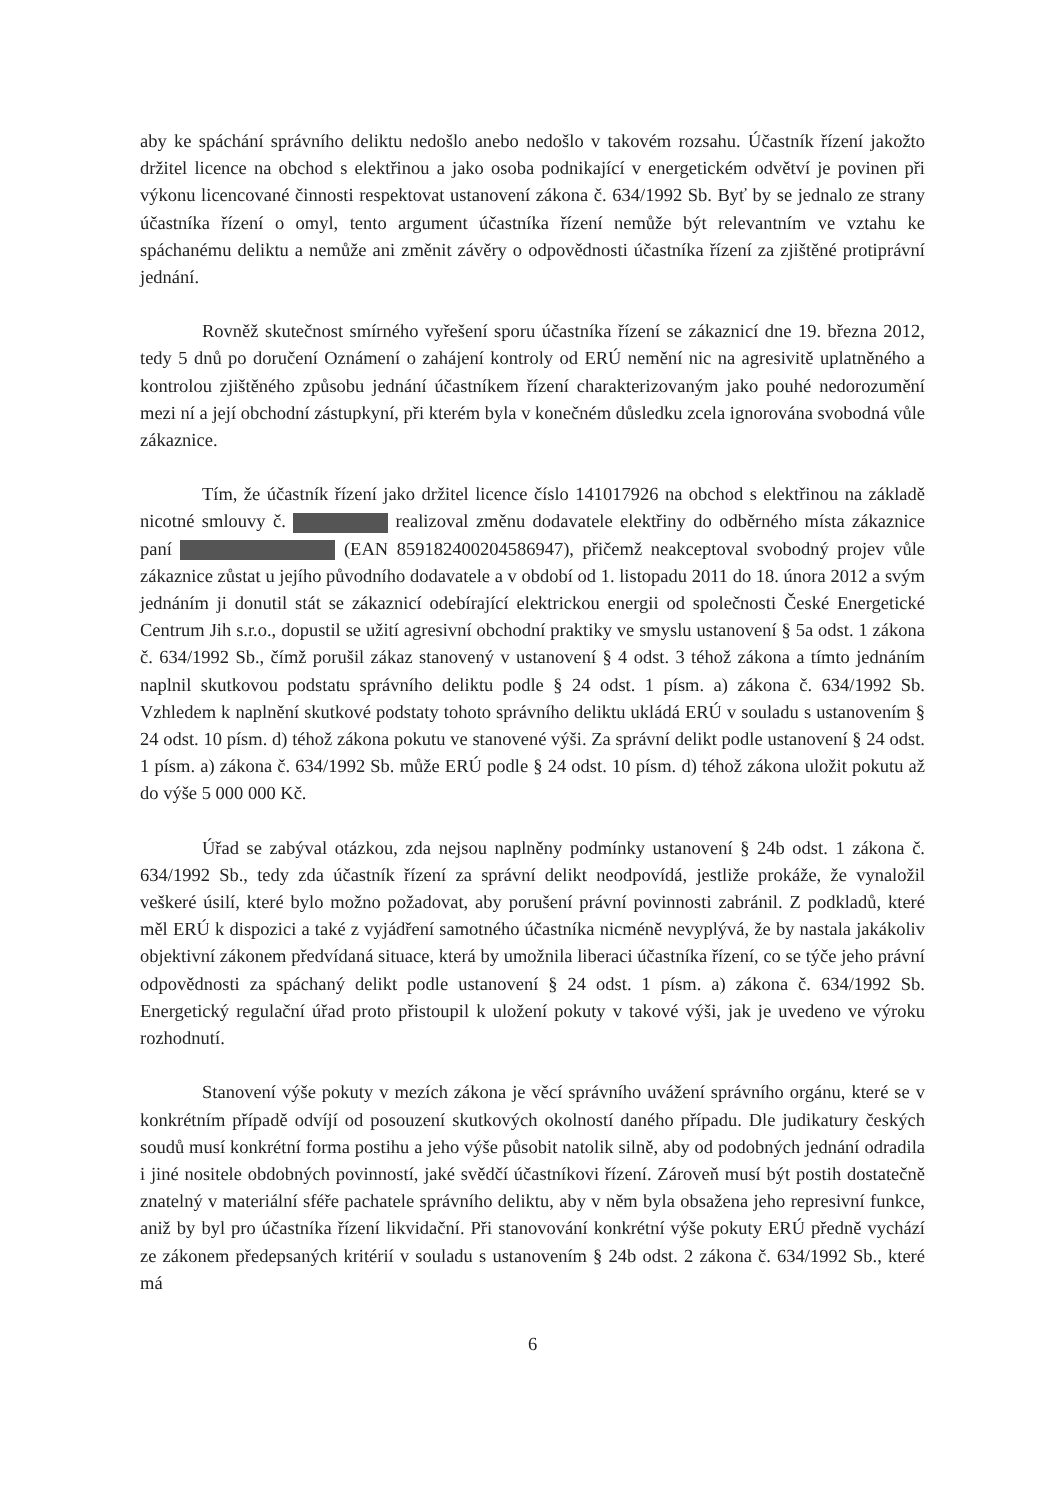aby ke spáchání správního deliktu nedošlo anebo nedošlo v takovém rozsahu. Účastník řízení jakožto držitel licence na obchod s elektřinou a jako osoba podnikající v energetickém odvětví je povinen při výkonu licencované činnosti respektovat ustanovení zákona č. 634/1992 Sb. Byť by se jednalo ze strany účastníka řízení o omyl, tento argument účastníka řízení nemůže být relevantním ve vztahu ke spáchanému deliktu a nemůže ani změnit závěry o odpovědnosti účastníka řízení za zjištěné protiprávní jednání.
Rovněž skutečnost smírného vyřešení sporu účastníka řízení se zákaznicí dne 19. března 2012, tedy 5 dnů po doručení Oznámení o zahájení kontroly od ERÚ nemění nic na agresivitě uplatněného a kontrolou zjištěného způsobu jednání účastníkem řízení charakterizovaným jako pouhé nedorozumění mezi ní a její obchodní zástupkyní, při kterém byla v konečném důsledku zcela ignorována svobodná vůle zákaznice.
Tím, že účastník řízení jako držitel licence číslo 141017926 na obchod s elektřinou na základě nicotné smlouvy č. realizoval změnu dodavatele elektřiny do odběrného místa zákaznice paní (EAN 859182400204586947), přičemž neakceptoval svobodný projev vůle zákaznice zůstat u jejího původního dodavatele a v období od 1. listopadu 2011 do 18. února 2012 a svým jednáním ji donutil stát se zákaznicí odebírající elektrickou energii od společnosti České Energetické Centrum Jih s.r.o., dopustil se užití agresivní obchodní praktiky ve smyslu ustanovení § 5a odst. 1 zákona č. 634/1992 Sb., čímž porušil zákaz stanovený v ustanovení § 4 odst. 3 téhož zákona a tímto jednáním naplnil skutkovou podstatu správního deliktu podle § 24 odst. 1 písm. a) zákona č. 634/1992 Sb. Vzhledem k naplnění skutkové podstaty tohoto správního deliktu ukládá ERÚ v souladu s ustanovením § 24 odst. 10 písm. d) téhož zákona pokutu ve stanovené výši. Za správní delikt podle ustanovení § 24 odst. 1 písm. a) zákona č. 634/1992 Sb. může ERÚ podle § 24 odst. 10 písm. d) téhož zákona uložit pokutu až do výše 5 000 000 Kč.
Úřad se zabýval otázkou, zda nejsou naplněny podmínky ustanovení § 24b odst. 1 zákona č. 634/1992 Sb., tedy zda účastník řízení za správní delikt neodpovídá, jestliže prokáže, že vynaložil veškeré úsilí, které bylo možno požadovat, aby porušení právní povinnosti zabránil. Z podkladů, které měl ERÚ k dispozici a také z vyjádření samotného účastníka nicméně nevyplývá, že by nastala jakákoliv objektivní zákonem předvídaná situace, která by umožnila liberaci účastníka řízení, co se týče jeho právní odpovědnosti za spáchaný delikt podle ustanovení § 24 odst. 1 písm. a) zákona č. 634/1992 Sb. Energetický regulační úřad proto přistoupil k uložení pokuty v takové výši, jak je uvedeno ve výroku rozhodnutí.
Stanovení výše pokuty v mezích zákona je věcí správního uvážení správního orgánu, které se v konkrétním případě odvíjí od posouzení skutkových okolností daného případu. Dle judikatury českých soudů musí konkrétní forma postihu a jeho výše působit natolik silně, aby od podobných jednání odradila i jiné nositele obdobných povinností, jaké svědčí účastníkovi řízení. Zároveň musí být postih dostatečně znatelný v materiální sféře pachatele správního deliktu, aby v něm byla obsažena jeho represivní funkce, aniž by byl pro účastníka řízení likvidační. Při stanovování konkrétní výše pokuty ERÚ předně vychází ze zákonem předepsaných kritérií v souladu s ustanovením § 24b odst. 2 zákona č. 634/1992 Sb., které má
6